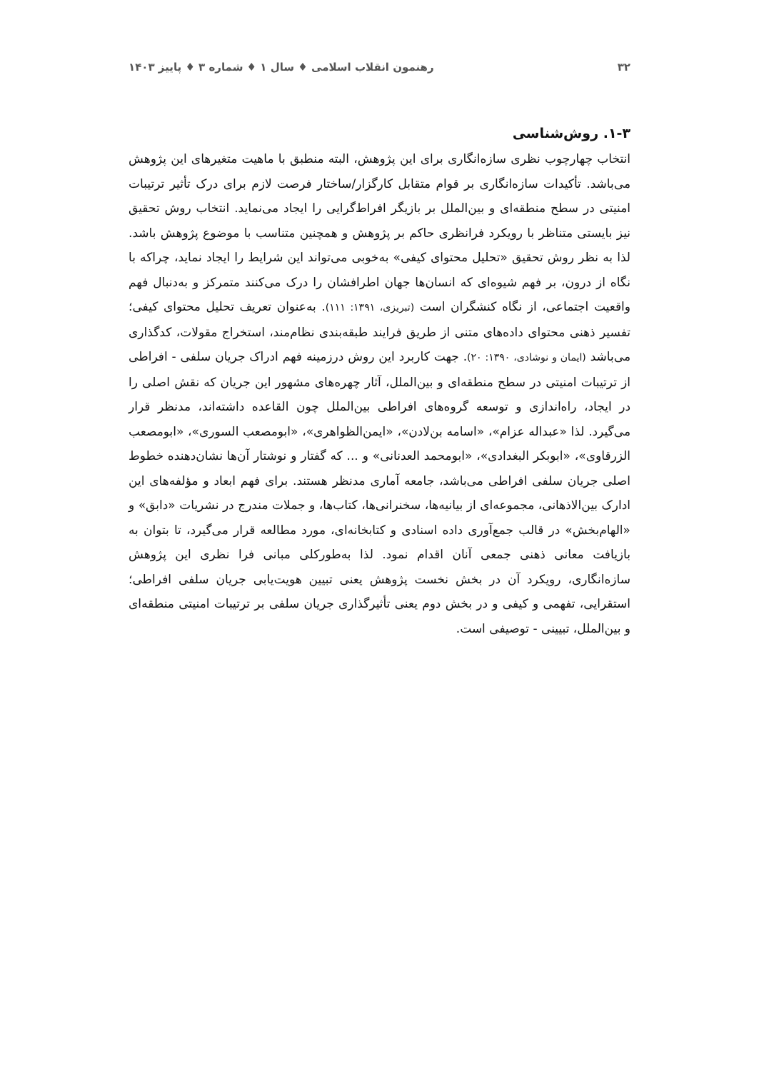۳۲ رهنمون انقلاب اسلامی ♦ سال ۱ ♦ شماره ۳ ♦ پاییز ۱۴۰۳
۱-۳. روش‌شناسی
انتخاب چهارچوب نظری سازه‌انگاری برای این پژوهش، البته منطبق با ماهیت متغیرهای این پژوهش می‌باشد. تأکیدات سازه‌انگاری بر قوام متقابل کارگزار/ساختار فرصت لازم برای درک تأثیر ترتیبات امنیتی در سطح منطقه‌ای و بین‌الملل بر بازیگر افراط‌گرایی را ایجاد می‌نماید. انتخاب روش تحقیق نیز بایستی متناظر با رویکرد فرانظری حاکم بر پژوهش و همچنین متناسب با موضوع پژوهش باشد. لذا به نظر روش تحقیق «تحلیل محتوای کیفی» به‌خوبی می‌تواند این شرایط را ایجاد نماید، چراکه با نگاه از درون، بر فهم شیوه‌ای که انسان‌ها جهان اطرافشان را درک می‌کنند متمرکز و به‌دنبال فهم واقعیت اجتماعی، از نگاه کنشگران است (تبریزی، ۱۳۹۱: ۱۱۱). به‌عنوان تعریف تحلیل محتوای کیفی؛ تفسیر ذهنی محتوای داده‌های متنی از طریق فرایند طبقه‌بندی نظام‌مند، استخراج مقولات، کدگذاری می‌باشد (ایمان و نوشادی، ۱۳۹۰: ۲۰). جهت کاربرد این روش درزمینه فهم ادراک جریان سلفی - افراطی از ترتیبات امنیتی در سطح منطقه‌ای و بین‌الملل، آثار چهره‌های مشهور این جریان که نقش اصلی را در ایجاد، راه‌اندازی و توسعه گروه‌های افراطی بین‌الملل چون القاعده داشته‌اند، مدنظر قرار می‌گیرد. لذا «عبداله عزام»، «اسامه بن‌لادن»، «ایمن‌الظواهری»، «ابومصعب السوری»، «ابومصعب الزرقاوی»، «ابوبکر البغدادی»، «ابومحمد العدنانی» و ... که گفتار و نوشتار آن‌ها نشان‌دهنده خطوط اصلی جریان سلفی افراطی می‌باشد، جامعه آماری مدنظر هستند. برای فهم ابعاد و مؤلفه‌های این ادارک بین‌الاذهانی، مجموعه‌ای از بیانیه‌ها، سخنرانی‌ها، کتاب‌ها، و جملات مندرج در نشریات «دابق» و «الهام‌بخش» در قالب جمع‌آوری داده اسنادی و کتابخانه‌ای، مورد مطالعه قرار می‌گیرد، تا بتوان به بازیافت معانی ذهنی جمعی آنان اقدام نمود. لذا به‌طورکلی مبانی فرا نظری این پژوهش سازه‌انگاری، رویکرد آن در بخش نخست پژوهش یعنی تبیین هویت‌یابی جریان سلفی افراطی؛ استقرایی، تفهمی و کیفی و در بخش دوم یعنی تأثیرگذاری جریان سلفی بر ترتیبات امنیتی منطقه‌ای و بین‌الملل، تبیینی - توصیفی است.